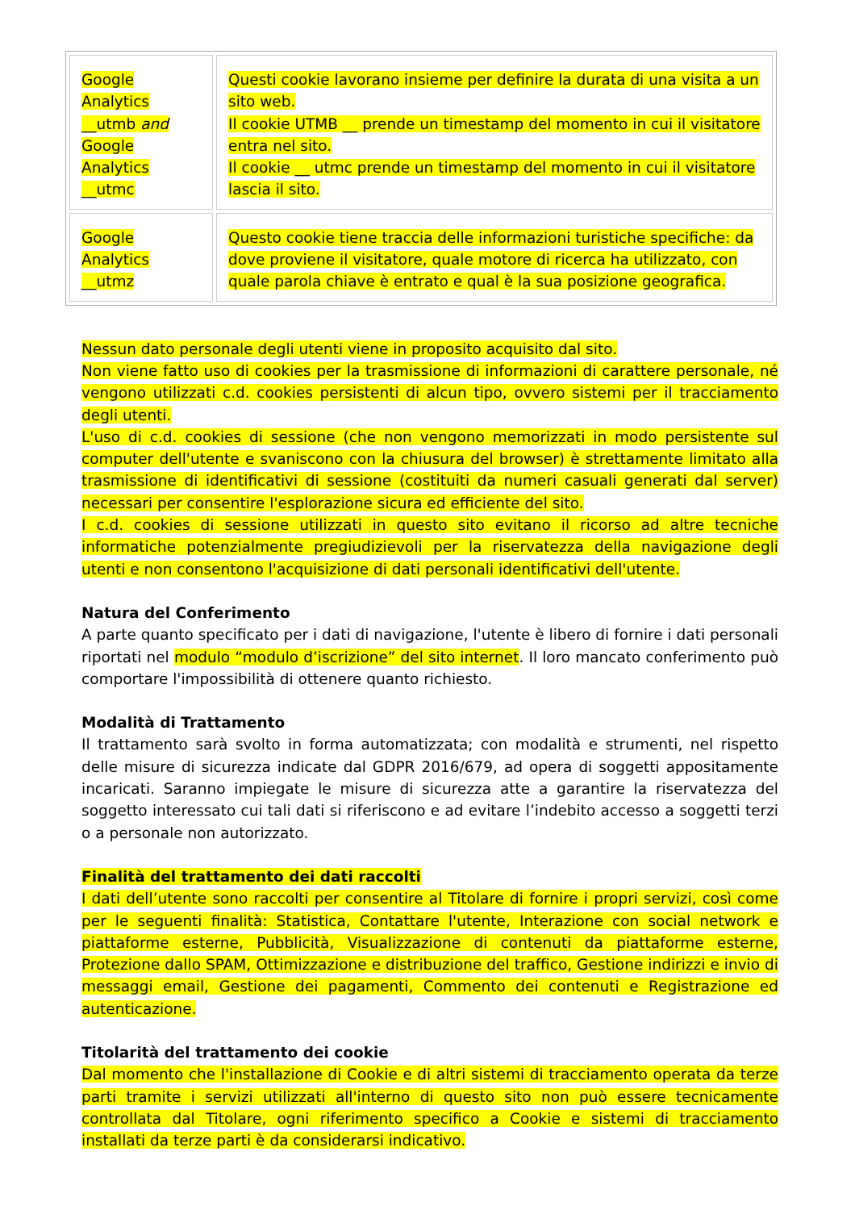| Google Analytics __utmb and Google Analytics __utmc | Questi cookie lavorano insieme per definire la durata di una visita a un sito web. Il cookie UTMB __ prende un timestamp del momento in cui il visitatore entra nel sito. Il cookie __ utmc prende un timestamp del momento in cui il visitatore lascia il sito. |
| Google Analytics __utmz | Questo cookie tiene traccia delle informazioni turistiche specifiche: da dove proviene il visitatore, quale motore di ricerca ha utilizzato, con quale parola chiave è entrato e qual è la sua posizione geografica. |
Nessun dato personale degli utenti viene in proposito acquisito dal sito.
Non viene fatto uso di cookies per la trasmissione di informazioni di carattere personale, né vengono utilizzati c.d. cookies persistenti di alcun tipo, ovvero sistemi per il tracciamento degli utenti.
L'uso di c.d. cookies di sessione (che non vengono memorizzati in modo persistente sul computer dell'utente e svaniscono con la chiusura del browser) è strettamente limitato alla trasmissione di identificativi di sessione (costituiti da numeri casuali generati dal server) necessari per consentire l'esplorazione sicura ed efficiente del sito.
I c.d. cookies di sessione utilizzati in questo sito evitano il ricorso ad altre tecniche informatiche potenzialmente pregiudizievoli per la riservatezza della navigazione degli utenti e non consentono l'acquisizione di dati personali identificativi dell'utente.
Natura del Conferimento
A parte quanto specificato per i dati di navigazione, l'utente è libero di fornire i dati personali riportati nel modulo “modulo d’iscrizione” del sito internet. Il loro mancato conferimento può comportare l'impossibilità di ottenere quanto richiesto.
Modalità di Trattamento
Il trattamento sarà svolto in forma automatizzata; con modalità e strumenti, nel rispetto delle misure di sicurezza indicate dal GDPR 2016/679, ad opera di soggetti appositamente incaricati. Saranno impiegate le misure di sicurezza atte a garantire la riservatezza del soggetto interessato cui tali dati si riferiscono e ad evitare l’indebito accesso a soggetti terzi o a personale non autorizzato.
Finalità del trattamento dei dati raccolti
I dati dell’utente sono raccolti per consentire al Titolare di fornire i propri servizi, così come per le seguenti finalità: Statistica, Contattare l'utente, Interazione con social network e piattaforme esterne, Pubblicità, Visualizzazione di contenuti da piattaforme esterne, Protezione dallo SPAM, Ottimizzazione e distribuzione del traffico, Gestione indirizzi e invio di messaggi email, Gestione dei pagamenti, Commento dei contenuti e Registrazione ed autenticazione.
Titolarità del trattamento dei cookie
Dal momento che l'installazione di Cookie e di altri sistemi di tracciamento operata da terze parti tramite i servizi utilizzati all'interno di questo sito non può essere tecnicamente controllata dal Titolare, ogni riferimento specifico a Cookie e sistemi di tracciamento installati da terze parti è da considerarsi indicativo.